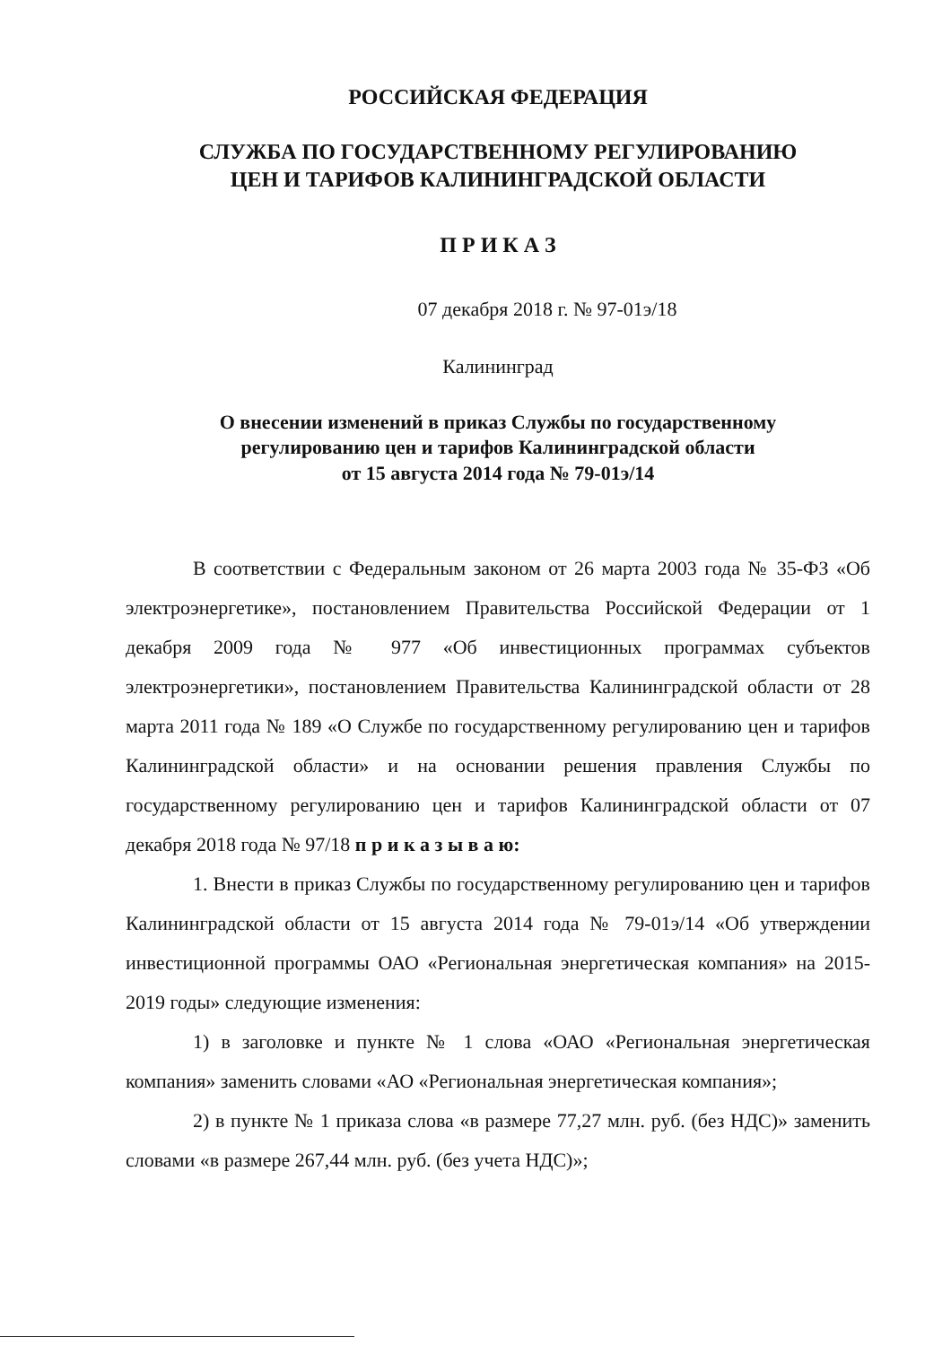РОССИЙСКАЯ ФЕДЕРАЦИЯ
СЛУЖБА ПО ГОСУДАРСТВЕННОМУ РЕГУЛИРОВАНИЮ
ЦЕН И ТАРИФОВ КАЛИНИНГРАДСКОЙ ОБЛАСТИ
П Р И К А З
07 декабря 2018 г. № 97-01э/18
Калининград
О внесении изменений в приказ Службы по государственному
регулированию цен и тарифов Калининградской области
от 15 августа 2014 года № 79-01э/14
В соответствии с Федеральным законом от 26 марта 2003 года № 35-ФЗ «Об электроэнергетике», постановлением Правительства Российской Федерации от 1 декабря 2009 года № 977 «Об инвестиционных программах субъектов электроэнергетики», постановлением Правительства Калининградской области от 28 марта 2011 года № 189 «О Службе по государственному регулированию цен и тарифов Калининградской области» и на основании решения правления Службы по государственному регулированию цен и тарифов Калининградской области от 07 декабря 2018 года № 97/18 п р и к а з ы в а ю:
1. Внести в приказ Службы по государственному регулированию цен и тарифов Калининградской области от 15 августа 2014 года № 79-01э/14 «Об утверждении инвестиционной программы ОАО «Региональная энергетическая компания» на 2015-2019 годы» следующие изменения:
1) в заголовке и пункте № 1 слова «ОАО «Региональная энергетическая компания» заменить словами «АО «Региональная энергетическая компания»;
2) в пункте № 1 приказа слова «в размере 77,27 млн. руб. (без НДС)» заменить словами «в размере 267,44 млн. руб. (без учета НДС)»;